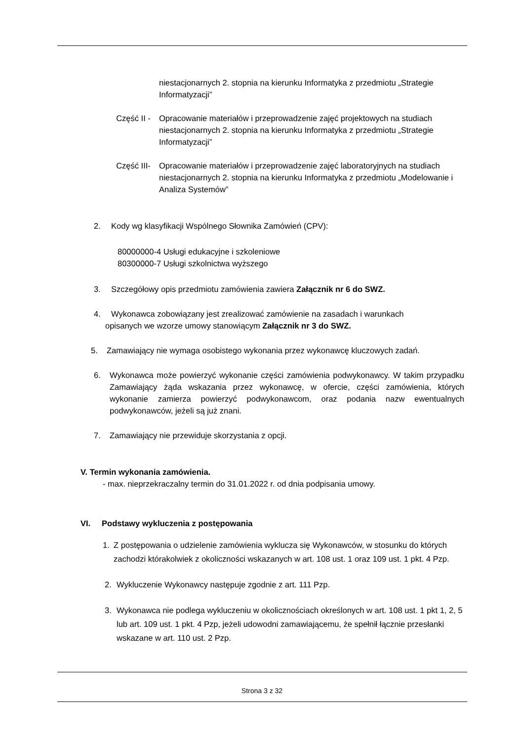niestacjonarnych 2. stopnia na kierunku Informatyka z przedmiotu „Strategie Informatyzacji”
Część II - Opracowanie materiałów i przeprowadzenie zajęć projektowych na studiach niestacjonarnych 2. stopnia na kierunku Informatyka z przedmiotu „Strategie Informatyzacji”
Część III- Opracowanie materiałów i przeprowadzenie zajęć laboratoryjnych na studiach niestacjonarnych 2. stopnia na kierunku Informatyka z przedmiotu „Modelowanie i Analiza Systemów”
2. Kody wg klasyfikacji Wspólnego Słownika Zamówień (CPV):
80000000-4 Usługi edukacyjne i szkoleniowe
80300000-7 Usługi szkolnictwa wyższego
3. Szczegółowy opis przedmiotu zamówienia zawiera Załącznik nr 6 do SWZ.
4. Wykonawca zobowiązany jest zrealizować zamówienie na zasadach i warunkach
opisanych we wzorze umowy stanowiącym Załącznik nr 3 do SWZ.
5. Zamawiający nie wymaga osobistego wykonania przez wykonawcę kluczowych zadań.
6. Wykonawca może powierzyć wykonanie części zamówienia podwykonawcy. W takim przypadku Zamawiający żąda wskazania przez wykonawcę, w ofercie, części zamówienia, których wykonanie zamierza powierzyć podwykonawcom, oraz podania nazw ewentualnych podwykonawców, jeżeli są już znani.
7. Zamawiający nie przewiduje skorzystania z opcji.
V. Termin wykonania zamówienia.
- max. nieprzekraczalny termin do 31.01.2022 r. od dnia podpisania umowy.
VI. Podstawy wykluczenia z postępowania
1. Z postępowania o udzielenie zamówienia wyklucza się Wykonawców, w stosunku do których zachodzi którakolwiek z okoliczności wskazanych w art. 108 ust. 1 oraz 109 ust. 1 pkt. 4 Pzp.
2. Wykluczenie Wykonawcy następuje zgodnie z art. 111 Pzp.
3. Wykonawca nie podlega wykluczeniu w okolicznościach określonych w art. 108 ust. 1 pkt 1, 2, 5 lub art. 109 ust. 1 pkt. 4 Pzp, jeżeli udowodni zamawiającemu, że spełnił łącznie przesłanki wskazane w art. 110 ust. 2 Pzp.
Strona 3 z 32